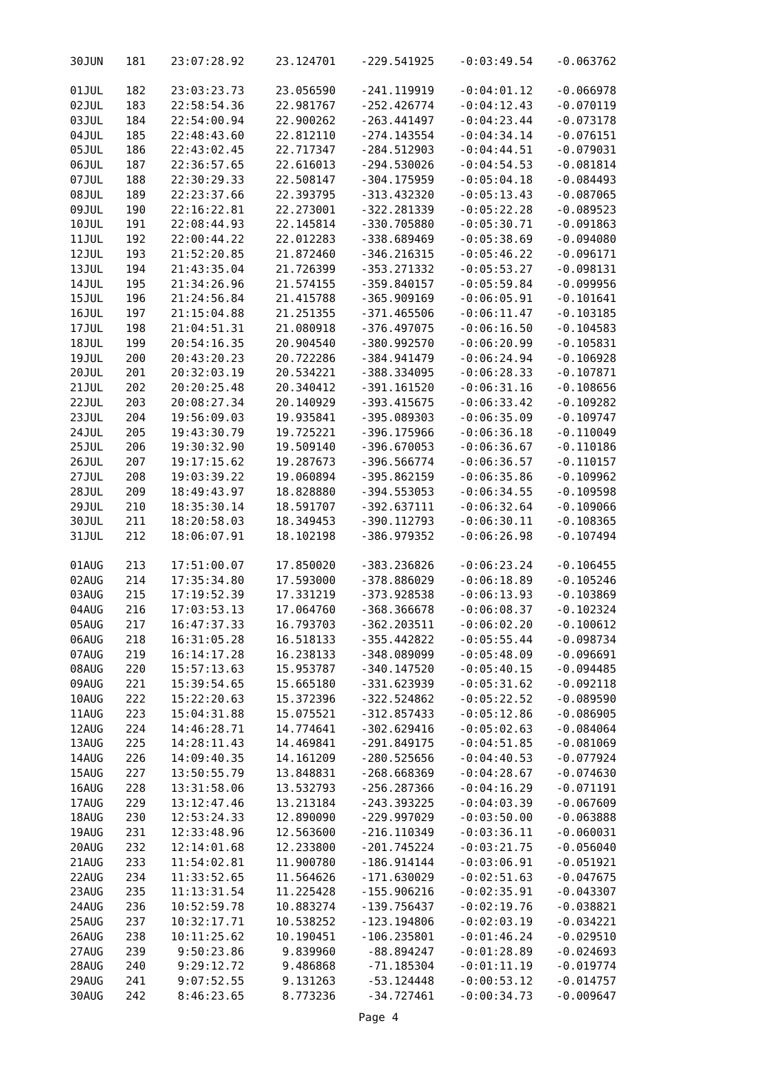| 30JUN | 181 | 23:07:28.92 | 23.124701 | -229.541925 | -0:03:49.54 | -0.063762 |
| 01JUL | 182 | 23:03:23.73 | 23.056590 | -241.119919 | -0:04:01.12 | -0.066978 |
| 02JUL | 183 | 22:58:54.36 | 22.981767 | -252.426774 | -0:04:12.43 | -0.070119 |
| 03JUL | 184 | 22:54:00.94 | 22.900262 | -263.441497 | -0:04:23.44 | -0.073178 |
| 04JUL | 185 | 22:48:43.60 | 22.812110 | -274.143554 | -0:04:34.14 | -0.076151 |
| 05JUL | 186 | 22:43:02.45 | 22.717347 | -284.512903 | -0:04:44.51 | -0.079031 |
| 06JUL | 187 | 22:36:57.65 | 22.616013 | -294.530026 | -0:04:54.53 | -0.081814 |
| 07JUL | 188 | 22:30:29.33 | 22.508147 | -304.175959 | -0:05:04.18 | -0.084493 |
| 08JUL | 189 | 22:23:37.66 | 22.393795 | -313.432320 | -0:05:13.43 | -0.087065 |
| 09JUL | 190 | 22:16:22.81 | 22.273001 | -322.281339 | -0:05:22.28 | -0.089523 |
| 10JUL | 191 | 22:08:44.93 | 22.145814 | -330.705880 | -0:05:30.71 | -0.091863 |
| 11JUL | 192 | 22:00:44.22 | 22.012283 | -338.689469 | -0:05:38.69 | -0.094080 |
| 12JUL | 193 | 21:52:20.85 | 21.872460 | -346.216315 | -0:05:46.22 | -0.096171 |
| 13JUL | 194 | 21:43:35.04 | 21.726399 | -353.271332 | -0:05:53.27 | -0.098131 |
| 14JUL | 195 | 21:34:26.96 | 21.574155 | -359.840157 | -0:05:59.84 | -0.099956 |
| 15JUL | 196 | 21:24:56.84 | 21.415788 | -365.909169 | -0:06:05.91 | -0.101641 |
| 16JUL | 197 | 21:15:04.88 | 21.251355 | -371.465506 | -0:06:11.47 | -0.103185 |
| 17JUL | 198 | 21:04:51.31 | 21.080918 | -376.497075 | -0:06:16.50 | -0.104583 |
| 18JUL | 199 | 20:54:16.35 | 20.904540 | -380.992570 | -0:06:20.99 | -0.105831 |
| 19JUL | 200 | 20:43:20.23 | 20.722286 | -384.941479 | -0:06:24.94 | -0.106928 |
| 20JUL | 201 | 20:32:03.19 | 20.534221 | -388.334095 | -0:06:28.33 | -0.107871 |
| 21JUL | 202 | 20:20:25.48 | 20.340412 | -391.161520 | -0:06:31.16 | -0.108656 |
| 22JUL | 203 | 20:08:27.34 | 20.140929 | -393.415675 | -0:06:33.42 | -0.109282 |
| 23JUL | 204 | 19:56:09.03 | 19.935841 | -395.089303 | -0:06:35.09 | -0.109747 |
| 24JUL | 205 | 19:43:30.79 | 19.725221 | -396.175966 | -0:06:36.18 | -0.110049 |
| 25JUL | 206 | 19:30:32.90 | 19.509140 | -396.670053 | -0:06:36.67 | -0.110186 |
| 26JUL | 207 | 19:17:15.62 | 19.287673 | -396.566774 | -0:06:36.57 | -0.110157 |
| 27JUL | 208 | 19:03:39.22 | 19.060894 | -395.862159 | -0:06:35.86 | -0.109962 |
| 28JUL | 209 | 18:49:43.97 | 18.828880 | -394.553053 | -0:06:34.55 | -0.109598 |
| 29JUL | 210 | 18:35:30.14 | 18.591707 | -392.637111 | -0:06:32.64 | -0.109066 |
| 30JUL | 211 | 18:20:58.03 | 18.349453 | -390.112793 | -0:06:30.11 | -0.108365 |
| 31JUL | 212 | 18:06:07.91 | 18.102198 | -386.979352 | -0:06:26.98 | -0.107494 |
| 01AUG | 213 | 17:51:00.07 | 17.850020 | -383.236826 | -0:06:23.24 | -0.106455 |
| 02AUG | 214 | 17:35:34.80 | 17.593000 | -378.886029 | -0:06:18.89 | -0.105246 |
| 03AUG | 215 | 17:19:52.39 | 17.331219 | -373.928538 | -0:06:13.93 | -0.103869 |
| 04AUG | 216 | 17:03:53.13 | 17.064760 | -368.366678 | -0:06:08.37 | -0.102324 |
| 05AUG | 217 | 16:47:37.33 | 16.793703 | -362.203511 | -0:06:02.20 | -0.100612 |
| 06AUG | 218 | 16:31:05.28 | 16.518133 | -355.442822 | -0:05:55.44 | -0.098734 |
| 07AUG | 219 | 16:14:17.28 | 16.238133 | -348.089099 | -0:05:48.09 | -0.096691 |
| 08AUG | 220 | 15:57:13.63 | 15.953787 | -340.147520 | -0:05:40.15 | -0.094485 |
| 09AUG | 221 | 15:39:54.65 | 15.665180 | -331.623939 | -0:05:31.62 | -0.092118 |
| 10AUG | 222 | 15:22:20.63 | 15.372396 | -322.524862 | -0:05:22.52 | -0.089590 |
| 11AUG | 223 | 15:04:31.88 | 15.075521 | -312.857433 | -0:05:12.86 | -0.086905 |
| 12AUG | 224 | 14:46:28.71 | 14.774641 | -302.629416 | -0:05:02.63 | -0.084064 |
| 13AUG | 225 | 14:28:11.43 | 14.469841 | -291.849175 | -0:04:51.85 | -0.081069 |
| 14AUG | 226 | 14:09:40.35 | 14.161209 | -280.525656 | -0:04:40.53 | -0.077924 |
| 15AUG | 227 | 13:50:55.79 | 13.848831 | -268.668369 | -0:04:28.67 | -0.074630 |
| 16AUG | 228 | 13:31:58.06 | 13.532793 | -256.287366 | -0:04:16.29 | -0.071191 |
| 17AUG | 229 | 13:12:47.46 | 13.213184 | -243.393225 | -0:04:03.39 | -0.067609 |
| 18AUG | 230 | 12:53:24.33 | 12.890090 | -229.997029 | -0:03:50.00 | -0.063888 |
| 19AUG | 231 | 12:33:48.96 | 12.563600 | -216.110349 | -0:03:36.11 | -0.060031 |
| 20AUG | 232 | 12:14:01.68 | 12.233800 | -201.745224 | -0:03:21.75 | -0.056040 |
| 21AUG | 233 | 11:54:02.81 | 11.900780 | -186.914144 | -0:03:06.91 | -0.051921 |
| 22AUG | 234 | 11:33:52.65 | 11.564626 | -171.630029 | -0:02:51.63 | -0.047675 |
| 23AUG | 235 | 11:13:31.54 | 11.225428 | -155.906216 | -0:02:35.91 | -0.043307 |
| 24AUG | 236 | 10:52:59.78 | 10.883274 | -139.756437 | -0:02:19.76 | -0.038821 |
| 25AUG | 237 | 10:32:17.71 | 10.538252 | -123.194806 | -0:02:03.19 | -0.034221 |
| 26AUG | 238 | 10:11:25.62 | 10.190451 | -106.235801 | -0:01:46.24 | -0.029510 |
| 27AUG | 239 | 9:50:23.86 | 9.839960 | -88.894247 | -0:01:28.89 | -0.024693 |
| 28AUG | 240 | 9:29:12.72 | 9.486868 | -71.185304 | -0:01:11.19 | -0.019774 |
| 29AUG | 241 | 9:07:52.55 | 9.131263 | -53.124448 | -0:00:53.12 | -0.014757 |
| 30AUG | 242 | 8:46:23.65 | 8.773236 | -34.727461 | -0:00:34.73 | -0.009647 |
Page 4